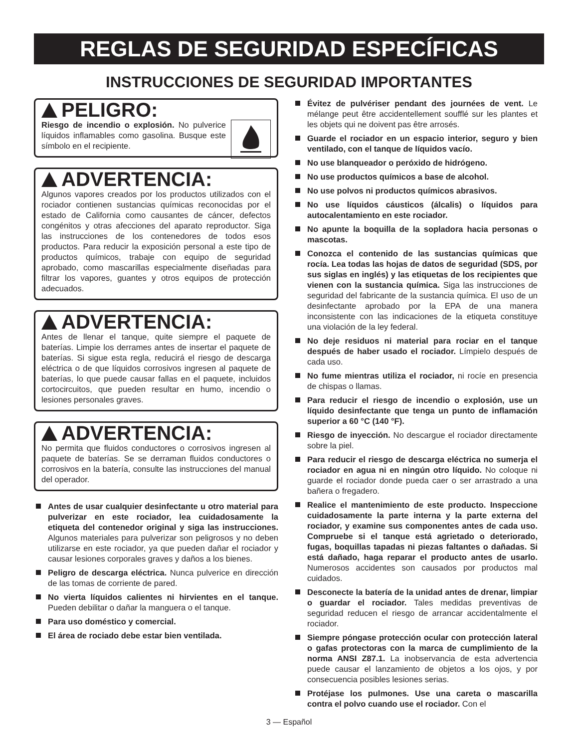REGLAS DE SEGURIDAD ESPECÍFICAS
INSTRUCCIONES DE SEGURIDAD IMPORTANTES
PELIGRO:
Riesgo de incendio o explosión. No pulverice líquidos inflamables como gasolina. Busque este símbolo en el recipiente.
ADVERTENCIA:
Algunos vapores creados por los productos utilizados con el rociador contienen sustancias químicas reconocidas por el estado de California como causantes de cáncer, defectos congénitos y otras afecciones del aparato reproductor. Siga las instrucciones de los contenedores de todos esos productos. Para reducir la exposición personal a este tipo de productos químicos, trabaje con equipo de seguridad aprobado, como mascarillas especialmente diseñadas para filtrar los vapores, guantes y otros equipos de protección adecuados.
ADVERTENCIA:
Antes de llenar el tanque, quite siempre el paquete de baterías. Limpie los derrames antes de insertar el paquete de baterías. Si sigue esta regla, reducirá el riesgo de descarga eléctrica o de que líquidos corrosivos ingresen al paquete de baterías, lo que puede causar fallas en el paquete, incluidos cortocircuitos, que pueden resultar en humo, incendio o lesiones personales graves.
ADVERTENCIA:
No permita que fluidos conductores o corrosivos ingresen al paquete de baterías. Se se derraman fluidos conductores o corrosivos en la batería, consulte las instrucciones del manual del operador.
Antes de usar cualquier desinfectante u otro material para pulverizar en este rociador, lea cuidadosamente la etiqueta del contenedor original y siga las instrucciones. Algunos materiales para pulverizar son peligrosos y no deben utilizarse en este rociador, ya que pueden dañar el rociador y causar lesiones corporales graves y daños a los bienes.
Peligro de descarga eléctrica. Nunca pulverice en dirección de las tomas de corriente de pared.
No vierta líquidos calientes ni hirvientes en el tanque. Pueden debilitar o dañar la manguera o el tanque.
Para uso doméstico y comercial.
El área de rociado debe estar bien ventilada.
Évitez de pulvériser pendant des journées de vent. Le mélange peut être accidentellement soufflé sur les plantes et les objets qui ne doivent pas être arrosés.
Guarde el rociador en un espacio interior, seguro y bien ventilado, con el tanque de líquidos vacío.
No use blanqueador o peróxido de hidrógeno.
No use productos químicos a base de alcohol.
No use polvos ni productos químicos abrasivos.
No use líquidos cáusticos (álcalis) o líquidos para autocalentamiento en este rociador.
No apunte la boquilla de la sopladora hacia personas o mascotas.
Conozca el contenido de las sustancias químicas que rocía. Lea todas las hojas de datos de seguridad (SDS, por sus siglas en inglés) y las etiquetas de los recipientes que vienen con la sustancia química. Siga las instrucciones de seguridad del fabricante de la sustancia química. El uso de un desinfectante aprobado por la EPA de una manera inconsistente con las indicaciones de la etiqueta constituye una violación de la ley federal.
No deje residuos ni material para rociar en el tanque después de haber usado el rociador. Límpielo después de cada uso.
No fume mientras utiliza el rociador, ni rocíe en presencia de chispas o llamas.
Para reducir el riesgo de incendio o explosión, use un líquido desinfectante que tenga un punto de inflamación superior a 60 °C (140 °F).
Riesgo de inyección. No descargue el rociador directamente sobre la piel.
Para reducir el riesgo de descarga eléctrica no sumerja el rociador en agua ni en ningún otro líquido. No coloque ni guarde el rociador donde pueda caer o ser arrastrado a una bañera o fregadero.
Realice el mantenimiento de este producto. Inspeccione cuidadosamente la parte interna y la parte externa del rociador, y examine sus componentes antes de cada uso. Compruebe si el tanque está agrietado o deteriorado, fugas, boquillas tapadas ni piezas faltantes o dañadas. Si está dañado, haga reparar el producto antes de usarlo. Numerosos accidentes son causados por productos mal cuidados.
Desconecte la batería de la unidad antes de drenar, limpiar o guardar el rociador. Tales medidas preventivas de seguridad reducen el riesgo de arrancar accidentalmente el rociador.
Siempre póngase protección ocular con protección lateral o gafas protectoras con la marca de cumplimiento de la norma ANSI Z87.1. La inobservancia de esta advertencia puede causar el lanzamiento de objetos a los ojos, y por consecuencia posibles lesiones serias.
Protéjase los pulmones. Use una careta o mascarilla contra el polvo cuando use el rociador. Con el
3 — Español